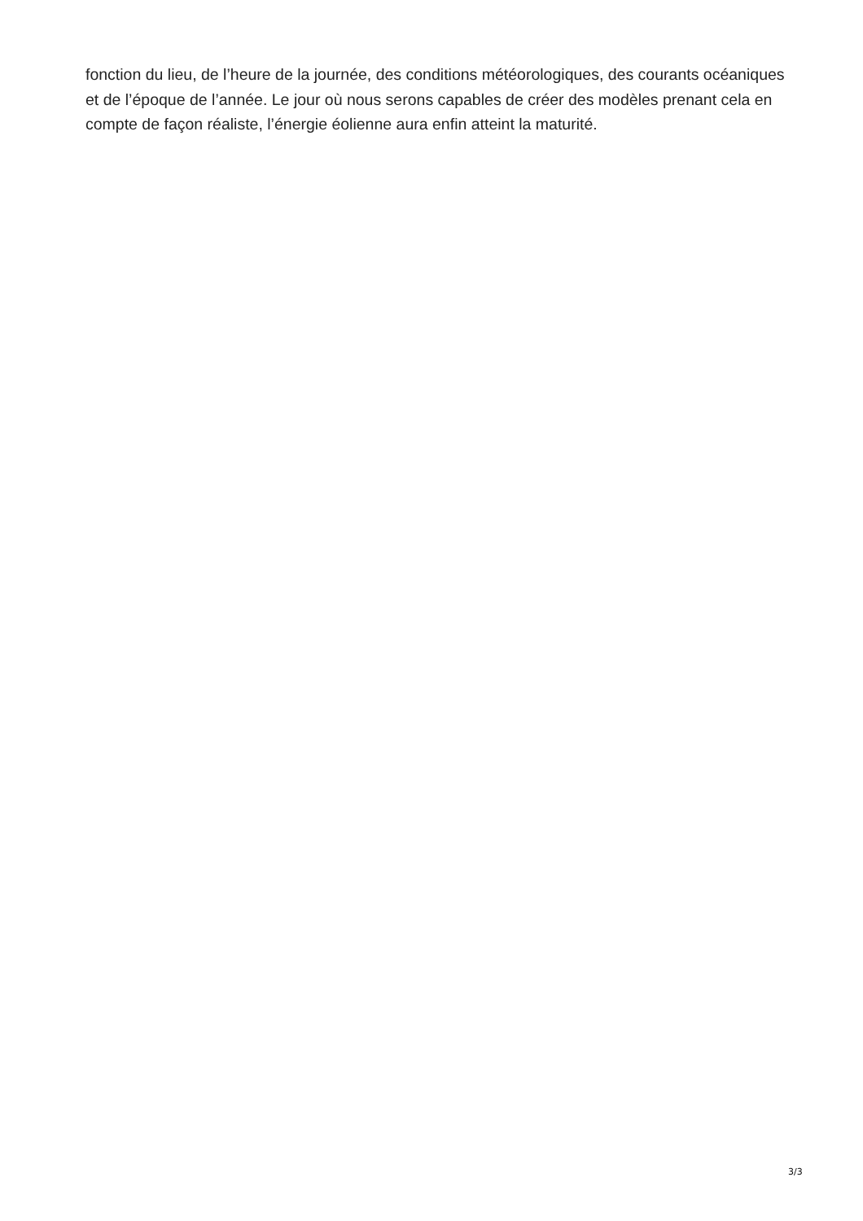fonction du lieu, de l’heure de la journée, des conditions météorologiques, des courants océaniques et de l’époque de l’année. Le jour où nous serons capables de créer des modèles prenant cela en compte de façon réaliste, l’énergie éolienne aura enfin atteint la maturité.
3/3